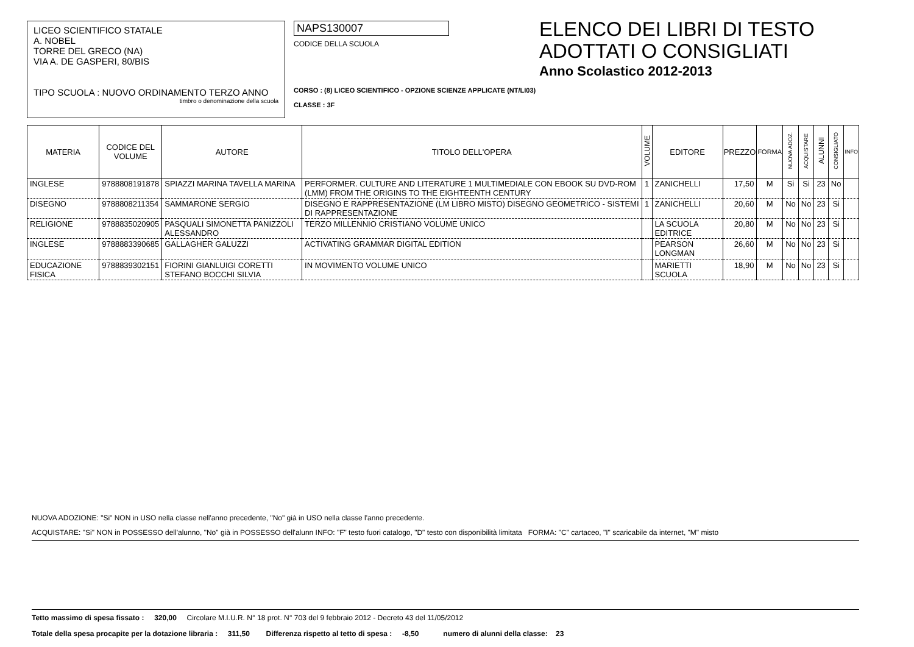LICEO SCIENTIFICO STATALE
A. NOBEL
TORRE DEL GRECO (NA)
VIA A. DE GASPERI, 80/BIS
TIPO SCUOLA : NUOVO ORDINAMENTO TERZO ANNO
timbro o denominazione della scuola
NAPS130007
CODICE DELLA SCUOLA
ELENCO DEI LIBRI DI TESTO
ADOTTATI O CONSIGLIATI
Anno Scolastico 2012-2013
CORSO : (8) LICEO SCIENTIFICO - OPZIONE SCIENZE APPLICATE (NT/LI03)
CLASSE : 3F
| MATERIA | CODICE DEL VOLUME | AUTORE | TITOLO DELL'OPERA | VOLUME | EDITORE | PREZZO | FORMA | NUOVA ADOZ. | ACQUISTARE | ALUNNI | CONSIGLIATO | INFO |
| --- | --- | --- | --- | --- | --- | --- | --- | --- | --- | --- | --- | --- |
| INGLESE | 9788808191878 | SPIAZZI MARINA TAVELLA MARINA | PERFORMER. CULTURE AND LITERATURE 1 MULTIMEDIALE CON EBOOK SU DVD-ROM (LMM) FROM THE ORIGINS TO THE EIGHTEENTH CENTURY | 1 | ZANICHELLI | 17,50 | M | Si | Si | 23 | No | |
| DISEGNO | 9788808211354 | SAMMARONE SERGIO | DISEGNO E RAPPRESENTAZIONE (LM LIBRO MISTO) DISEGNO GEOMETRICO - SISTEMI DI RAPPRESENTAZIONE | 1 | ZANICHELLI | 20,60 | M | No | No | 23 | Si | |
| RELIGIONE | 9788835020905 | PASQUALI SIMONETTA PANIZZOLI ALESSANDRO | TERZO MILLENNIO CRISTIANO VOLUME UNICO | | LA SCUOLA EDITRICE | 20,80 | M | No | No | 23 | Si | |
| INGLESE | 9788883390685 | GALLAGHER GALUZZI | ACTIVATING GRAMMAR DIGITAL EDITION | | PEARSON LONGMAN | 26,60 | M | No | No | 23 | Si | |
| EDUCAZIONE FISICA | 9788839302151 | FIORINI GIANLUIGI CORETTI STEFANO BOCCHI SILVIA | IN MOVIMENTO VOLUME UNICO | | MARIETTI SCUOLA | 18,90 | M | No | No | 23 | Si | |
NUOVA ADOZIONE: "Si" NON in USO nella classe nell'anno precedente, "No" già in USO nella classe l'anno precedente.
ACQUISTARE: "Si" NON in POSSESSO dell'alunno, "No" già in POSSESSO dell'alunn INFO: "F" testo fuori catalogo, "D" testo con disponibilità limitata FORMA: "C" cartaceo, "I" scaricabile da internet, "M" misto
Tetto massimo di spesa fissato : 320,00 Circolare M.I.U.R. N° 18 prot. N° 703 del 9 febbraio 2012 - Decreto 43 del 11/05/2012
Totale della spesa procapite per la dotazione libraria : 311,50 Differenza rispetto al tetto di spesa : -8,50 numero di alunni della classe: 23